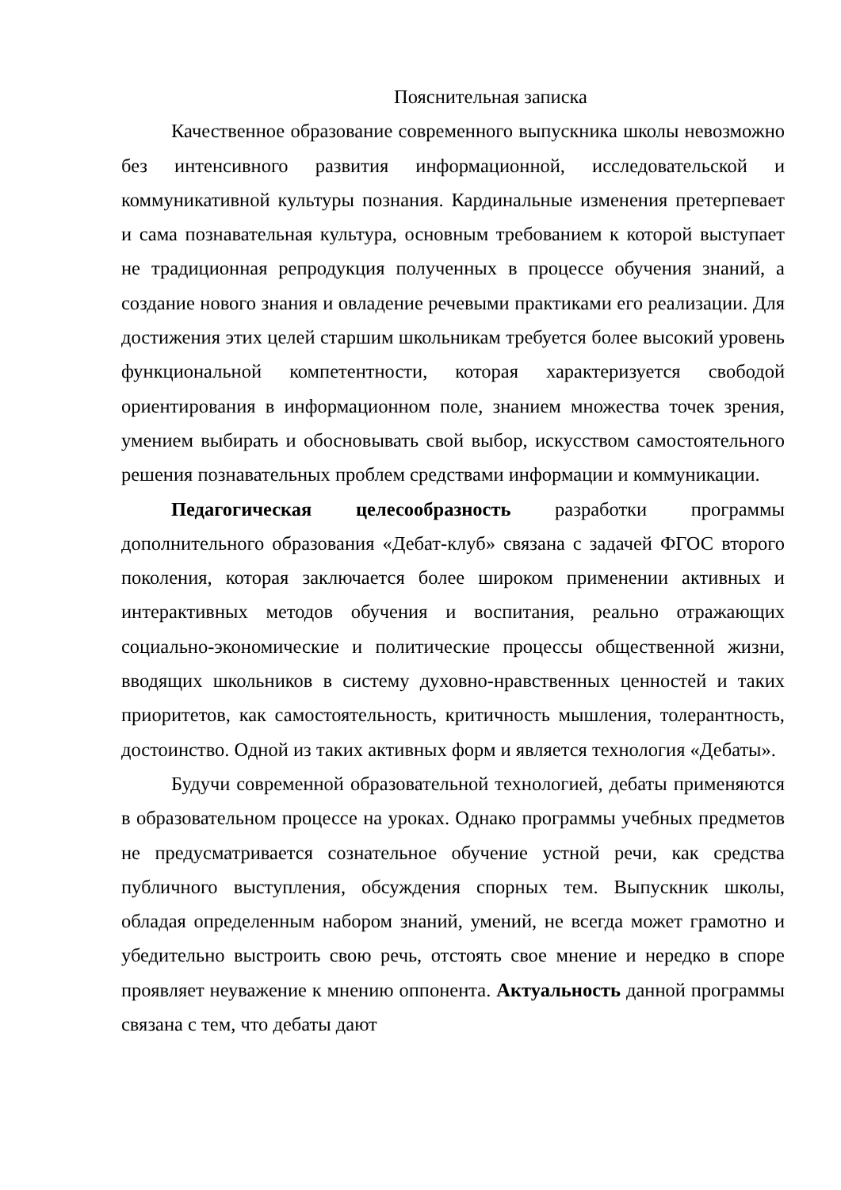Пояснительная записка
Качественное образование современного выпускника школы невозможно без интенсивного развития информационной, исследовательской и коммуникативной культуры познания. Кардинальные изменения претерпевает и сама познавательная культура, основным требованием к которой выступает не традиционная репродукция полученных в процессе обучения знаний, а создание нового знания и овладение речевыми практиками его реализации. Для достижения этих целей старшим школьникам требуется более высокий уровень функциональной компетентности, которая характеризуется свободой ориентирования в информационном поле, знанием множества точек зрения, умением выбирать и обосновывать свой выбор, искусством самостоятельного решения познавательных проблем средствами информации и коммуникации.
Педагогическая целесообразность разработки программы дополнительного образования «Дебат-клуб» связана с задачей ФГОС второго поколения, которая заключается более широком применении активных и интерактивных методов обучения и воспитания, реально отражающих социально-экономические и политические процессы общественной жизни, вводящих школьников в систему духовно-нравственных ценностей и таких приоритетов, как самостоятельность, критичность мышления, толерантность, достоинство. Одной из таких активных форм и является технология «Дебаты».
Будучи современной образовательной технологией, дебаты применяются в образовательном процессе на уроках. Однако программы учебных предметов не предусматривается сознательное обучение устной речи, как средства публичного выступления, обсуждения спорных тем. Выпускник школы, обладая определенным набором знаний, умений, не всегда может грамотно и убедительно выстроить свою речь, отстоять свое мнение и нередко в споре проявляет неуважение к мнению оппонента. Актуальность данной программы связана с тем, что дебаты дают